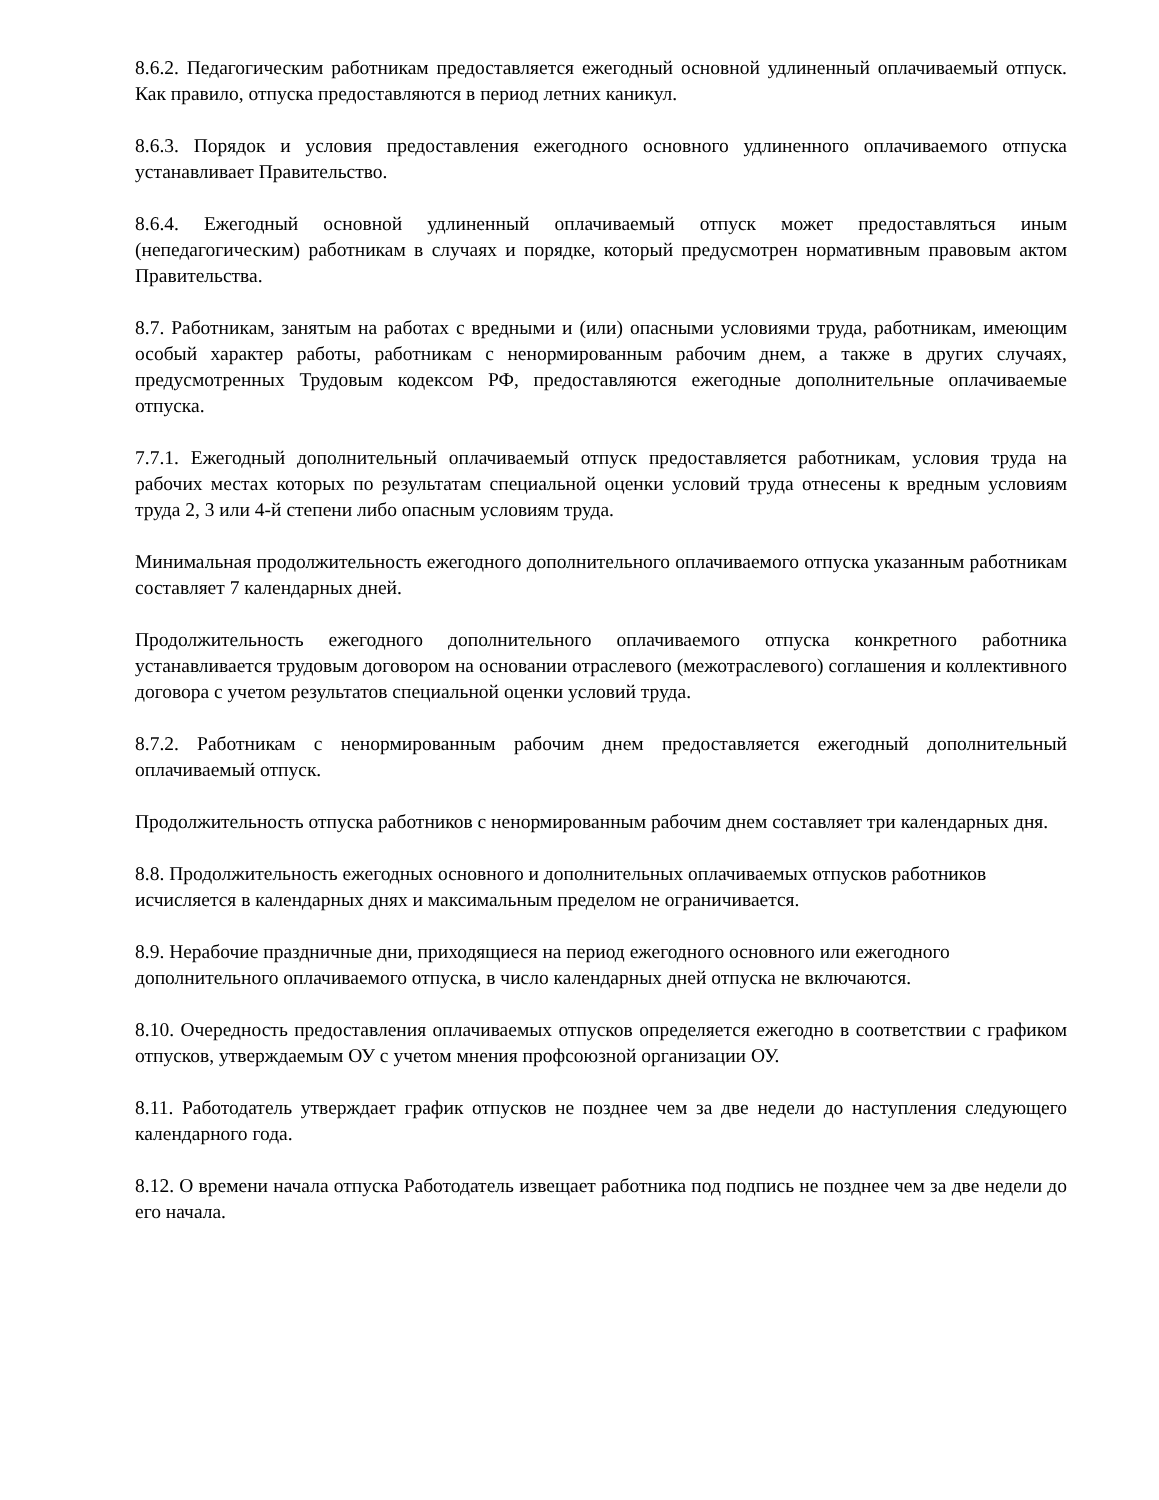8.6.2. Педагогическим работникам предоставляется ежегодный основной удлиненный оплачиваемый отпуск. Как правило, отпуска предоставляются в период летних каникул.
8.6.3. Порядок и условия предоставления ежегодного основного удлиненного оплачиваемого отпуска устанавливает Правительство.
8.6.4. Ежегодный основной удлиненный оплачиваемый отпуск может предоставляться иным (непедагогическим) работникам в случаях и порядке, который предусмотрен нормативным правовым актом Правительства.
8.7. Работникам, занятым на работах с вредными и (или) опасными условиями труда, работникам, имеющим особый характер работы, работникам с ненормированным рабочим днем, а также в других случаях, предусмотренных Трудовым кодексом РФ, предоставляются ежегодные дополнительные оплачиваемые отпуска.
7.7.1. Ежегодный дополнительный оплачиваемый отпуск предоставляется работникам, условия труда на рабочих местах которых по результатам специальной оценки условий труда отнесены к вредным условиям труда 2, 3 или 4-й степени либо опасным условиям труда.
Минимальная продолжительность ежегодного дополнительного оплачиваемого отпуска указанным работникам составляет 7 календарных дней.
Продолжительность ежегодного дополнительного оплачиваемого отпуска конкретного работника устанавливается трудовым договором на основании отраслевого (межотраслевого) соглашения и коллективного договора с учетом результатов специальной оценки условий труда.
8.7.2. Работникам с ненормированным рабочим днем предоставляется ежегодный дополнительный оплачиваемый отпуск.
Продолжительность отпуска работников с ненормированным рабочим днем составляет три календарных дня.
8.8. Продолжительность ежегодных основного и дополнительных оплачиваемых отпусков работников исчисляется в календарных днях и максимальным пределом не ограничивается.
8.9. Нерабочие праздничные дни, приходящиеся на период ежегодного основного или ежегодного дополнительного оплачиваемого отпуска, в число календарных дней отпуска не включаются.
8.10. Очередность предоставления оплачиваемых отпусков определяется ежегодно в соответствии с графиком отпусков, утверждаемым ОУ с учетом мнения профсоюзной организации ОУ.
8.11. Работодатель утверждает график отпусков не позднее чем за две недели до наступления следующего календарного года.
8.12. О времени начала отпуска Работодатель извещает работника под подпись не позднее чем за две недели до его начала.